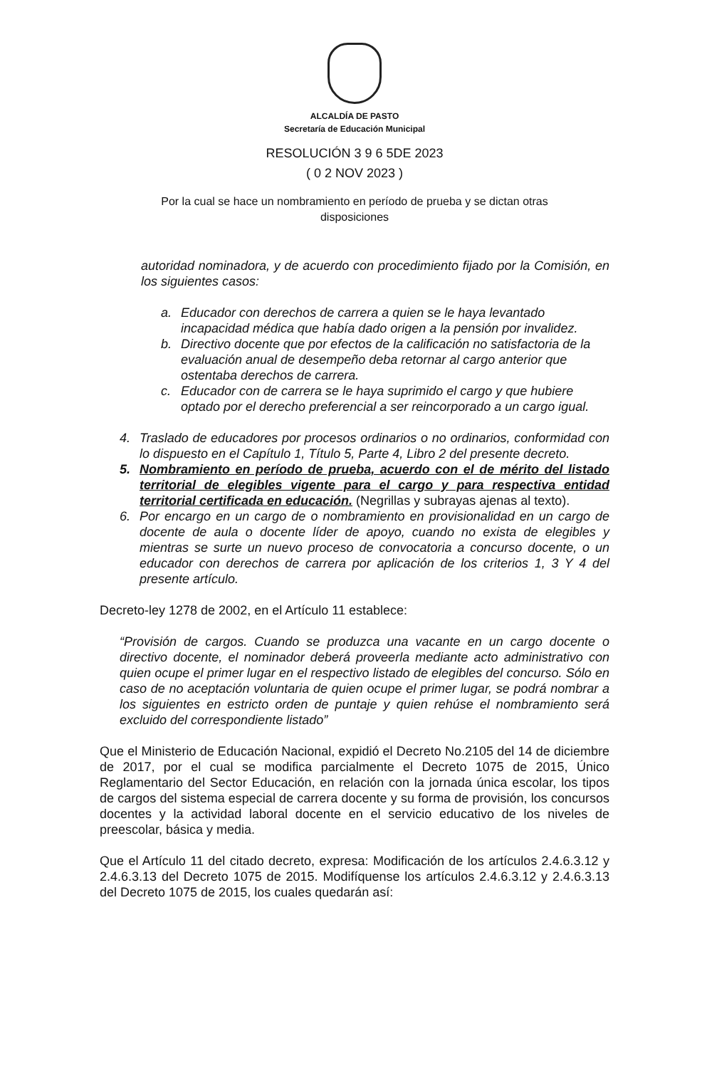ALCALDÍA DE PASTO
Secretaría de Educación Municipal
RESOLUCIÓN 3 9 6 5DE 2023
( 0 2 NOV 2023 )
Por la cual se hace un nombramiento en período de prueba y se dictan otras disposiciones
autoridad nominadora, y de acuerdo con procedimiento fijado por la Comisión, en los siguientes casos:
a. Educador con derechos de carrera a quien se le haya levantado incapacidad médica que había dado origen a la pensión por invalidez.
b. Directivo docente que por efectos de la calificación no satisfactoria de la evaluación anual de desempeño deba retornar al cargo anterior que ostentaba derechos de carrera.
c. Educador con de carrera se le haya suprimido el cargo y que hubiere optado por el derecho preferencial a ser reincorporado a un cargo igual.
4. Traslado de educadores por procesos ordinarios o no ordinarios, conformidad con lo dispuesto en el Capítulo 1, Título 5, Parte 4, Libro 2 del presente decreto.
5. Nombramiento en período de prueba, acuerdo con el de mérito del listado territorial de elegibles vigente para el cargo y para respectiva entidad territorial certificada en educación. (Negrillas y subrayas ajenas al texto).
6. Por encargo en un cargo de o nombramiento en provisionalidad en un cargo de docente de aula o docente líder de apoyo, cuando no exista de elegibles y mientras se surte un nuevo proceso de convocatoria a concurso docente, o un educador con derechos de carrera por aplicación de los criterios 1, 3 Y 4 del presente artículo.
Decreto-ley 1278 de 2002, en el Artículo 11 establece:
“Provisión de cargos. Cuando se produzca una vacante en un cargo docente o directivo docente, el nominador deberá proveerla mediante acto administrativo con quien ocupe el primer lugar en el respectivo listado de elegibles del concurso. Sólo en caso de no aceptación voluntaria de quien ocupe el primer lugar, se podrá nombrar a los siguientes en estricto orden de puntaje y quien rehúse el nombramiento será excluido del correspondiente listado”
Que el Ministerio de Educación Nacional, expidió el Decreto No.2105 del 14 de diciembre de 2017, por el cual se modifica parcialmente el Decreto 1075 de 2015, Único Reglamentario del Sector Educación, en relación con la jornada única escolar, los tipos de cargos del sistema especial de carrera docente y su forma de provisión, los concursos docentes y la actividad laboral docente en el servicio educativo de los niveles de preescolar, básica y media.
Que el Artículo 11 del citado decreto, expresa: Modificación de los artículos 2.4.6.3.12 y 2.4.6.3.13 del Decreto 1075 de 2015. Modifíquense los artículos 2.4.6.3.12 y 2.4.6.3.13 del Decreto 1075 de 2015, los cuales quedarán así: